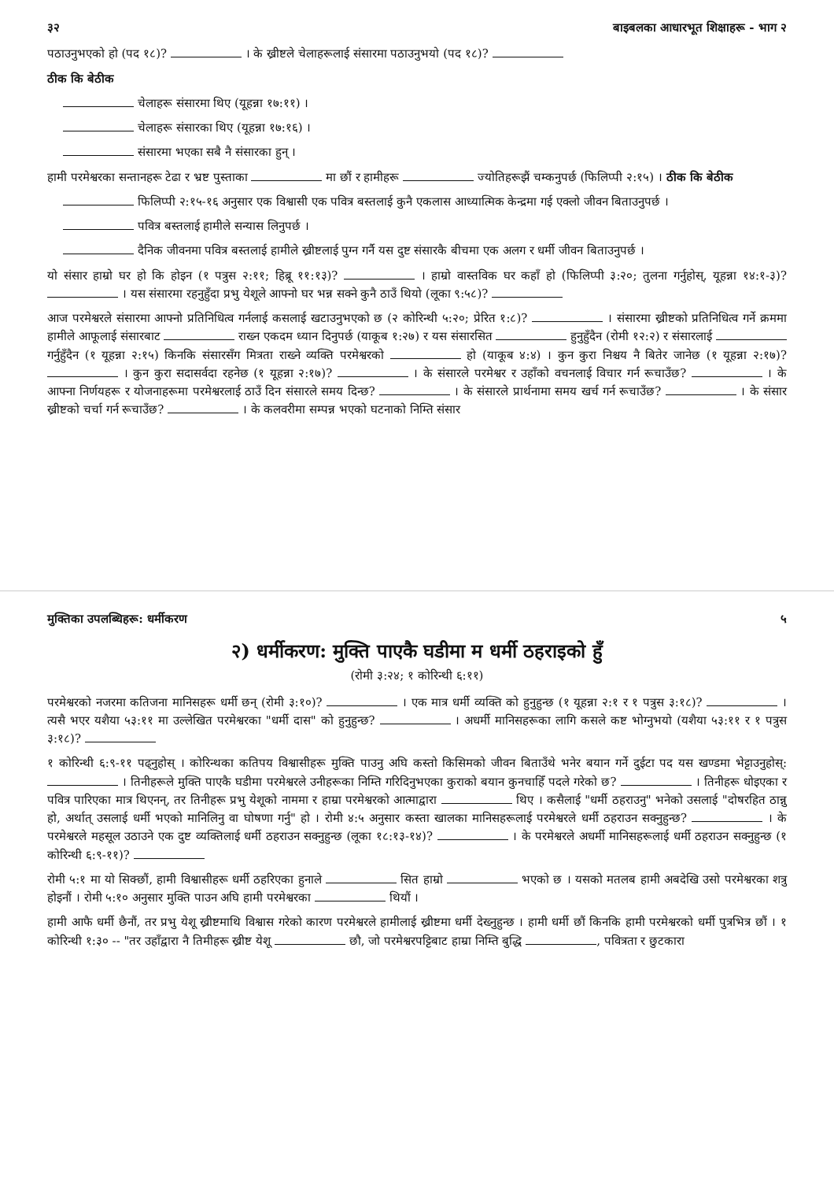३२ बाइबलका आधारभूत शिक्षाहरू - भाग २
पठाउनुभएको हो (पद १८)? । के ख्रीष्टले चेलाहरूलाई संसारमा पठाउनुभयो (पद १८)?
ठीक कि बेठीक
चेलाहरू संसारमा थिए (यूहन्ना १७:११) ।
चेलाहरू संसारका थिए (यूहन्ना १७:१६) ।
संसारमा भएका सबै नै संसारका हुन् ।
हामी परमेश्वरका सन्तानहरू टेढा र भ्रष्ट पुस्ताका मा छौं र हामीहरू ज्योतिहरूझैं चम्कनुपर्छ (फिलिप्पी २:१५) । ठीक कि बेठीक
फिलिप्पी २:१५-१६ अनुसार एक विश्वासी एक पवित्र बस्तलाई कुनै एकलास आध्यात्मिक केन्द्रमा गई एक्लो जीवन बिताउनुपर्छ ।
पवित्र बस्तलाई हामीले सन्यास लिनुपर्छ ।
दैनिक जीवनमा पवित्र बस्तलाई हामीले ख्रीष्टलाई पुग्न गर्नै यस दुष्ट संसारकै बीचमा एक अलग र धर्मी जीवन बिताउनुपर्छ ।
यो संसार हाम्रो घर हो कि होइन (१ पत्रुस २:११; हिब्रू ११:१३)? । हाम्रो वास्तविक घर कहाँ हो (फिलिप्पी ३:२०; तुलना गर्नुहोस्, यूहन्ना १४:१-३)? । यस संसारमा रहनुहुँदा प्रभु येशूले आफ्नो घर भन्न सक्ने कुनै ठाउँ थियो (लूका ९:५८)?
आज परमेश्वरले संसारमा आफ्नो प्रतिनिधित्व गर्नलाई कसलाई खटाउनुभएको छ (२ कोरिन्थी ५:२०; प्रेरित १:८)? । संसारमा ख्रीष्टको प्रतिनिधित्व गर्ने क्रममा हामीले आफूलाई संसारबाट राख्न एकदम ध्यान दिनुपर्छ (याकूब १:२७) र यस संसारसित हुनुहुँदैन (रोमी १२:२) र संसारलाई गर्नुहुँदैन (१ यूहन्ना २:१५) किनकि संसारसँग मित्रता राख्ने व्यक्ति परमेश्वरको हो (याकूब ४:४) । कुन कुरा निश्चय नै बितेर जानेछ (१ यूहन्ना २:१७)? । कुन कुरा सदासर्वदा रहनेछ (१ यूहन्ना २:१७)? । के संसारले परमेश्वर र उहाँको वचनलाई विचार गर्न रूचाउँछ? । के आफ्ना निर्णयहरू र योजनाहरूमा परमेश्वरलाई ठाउँ दिन संसारले समय दिन्छ? । के संसारले प्रार्थनामा समय खर्च गर्न रूचाउँछ? । के संसार ख्रीष्टको चर्चा गर्न रूचाउँछ? । के कलवरीमा सम्पन्न भएको घटनाको निम्ति संसार
मुक्तिका उपलब्धिहरू: धर्मीकरण ५
२) धर्मीकरण: मुक्ति पाएकै घडीमा म धर्मी ठहराइको हुँ
(रोमी ३:२४; १ कोरिन्थी ६:११)
परमेश्वरको नजरमा कतिजना मानिसहरू धर्मी छन् (रोमी ३:१०)? । एक मात्र धर्मी व्यक्ति को हुनुहुन्छ (१ यूहन्ना २:१ र १ पत्रुस ३:१८)? । त्यसै भएर यशैया ५३:११ मा उल्लेखित परमेश्वरका "धर्मी दास" को हुनुहुन्छ? । अधर्मी मानिसहरूका लागि कसले कष्ट भोग्नुभयो (यशैया ५३:११ र १ पत्रुस ३:१८)?
१ कोरिन्थी ६:९-११ पढ्नुहोस् । कोरिन्थका कतिपय विश्वासीहरू मुक्ति पाउनु अघि कस्तो किसिमको जीवन बिताउँथे भनेर बयान गर्ने दुईटा पद यस खण्डमा भेट्टाउनुहोस्: । तिनीहरूले मुक्ति पाएकै घडीमा परमेश्वरले उनीहरूका निम्ति गरिदिनुभएका कुराको बयान कुनचाहिँ पदले गरेको छ? । तिनीहरू धोइएका र पवित्र पारिएका मात्र थिएनन्, तर तिनीहरू प्रभु येशूको नाममा र हाम्रा परमेश्वरको आत्माद्वारा थिए । कसैलाई "धर्मी ठहराउनु" भनेको उसलाई "दोषरहित ठान्नु हो, अर्थात् उसलाई धर्मी भएको मानिलिनु वा घोषणा गर्नु" हो । रोमी ४:५ अनुसार कस्ता खालका मानिसहरूलाई परमेश्वरले धर्मी ठहराउन सक्नुहुन्छ? । के परमेश्वरले महसूल उठाउने एक दुष्ट व्यक्तिलाई धर्मी ठहराउन सक्नुहुन्छ (लूका १८:१३-१४)? । के परमेश्वरले अधर्मी मानिसहरूलाई धर्मी ठहराउन सक्नुहुन्छ (१ कोरिन्थी ६:९-११)?
रोमी ५:१ मा यो सिक्छौं, हामी विश्वासीहरू धर्मी ठहरिएका हुनाले सित हाम्रो भएको छ । यसको मतलब हामी अबदेखि उसो परमेश्वरका शत्रु होइनौं । रोमी ५:१० अनुसार मुक्ति पाउन अघि हामी परमेश्वरका थियौं ।
हामी आफै धर्मी छैनौं, तर प्रभु येशू ख्रीष्टमाथि विश्वास गरेको कारण परमेश्वरले हामीलाई ख्रीष्टमा धर्मी देख्नुहुन्छ । हामी धर्मी छौं किनकि हामी परमेश्वरको धर्मी पुत्रभित्र छौं । १ कोरिन्थी १:३० -- "तर उहाँद्वारा नै तिमीहरू ख्रीष्ट येशू छौ, जो परमेश्वरपट्टिबाट हाम्रा निम्ति बुद्धि , पवित्रता र छुटकारा